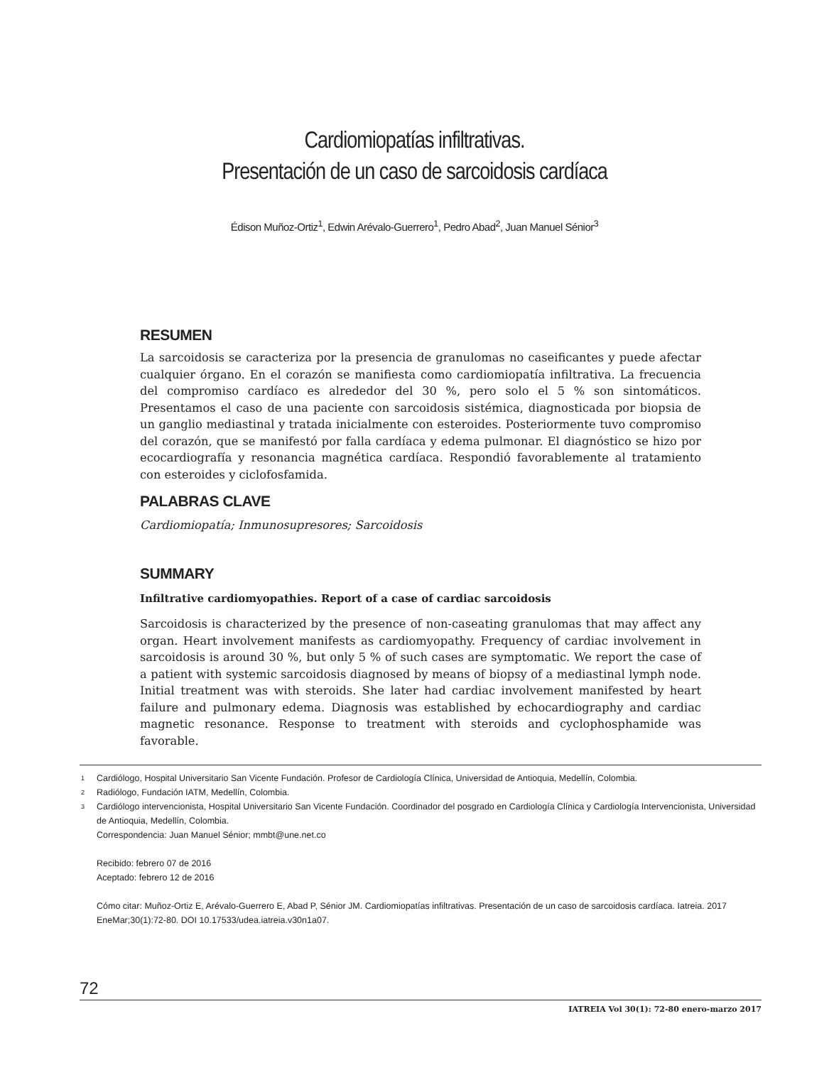Cardiomiopatías infiltrativas.
Presentación de un caso de sarcoidosis cardíaca
Édison Muñoz-Ortiz<sup>1</sup>, Edwin Arévalo-Guerrero<sup>1</sup>, Pedro Abad<sup>2</sup>, Juan Manuel Sénior<sup>3</sup>
RESUMEN
La sarcoidosis se caracteriza por la presencia de granulomas no caseificantes y puede afectar cualquier órgano. En el corazón se manifiesta como cardiomiopatía infiltrativa. La frecuencia del compromiso cardíaco es alrededor del 30 %, pero solo el 5 % son sintomáticos. Presentamos el caso de una paciente con sarcoidosis sistémica, diagnosticada por biopsia de un ganglio mediastinal y tratada inicialmente con esteroides. Posteriormente tuvo compromiso del corazón, que se manifestó por falla cardíaca y edema pulmonar. El diagnóstico se hizo por ecocardiografía y resonancia magnética cardíaca. Respondió favorablemente al tratamiento con esteroides y ciclofosfamida.
PALABRAS CLAVE
Cardiomiopatía; Inmunosupresores; Sarcoidosis
SUMMARY
Infiltrative cardiomyopathies. Report of a case of cardiac sarcoidosis
Sarcoidosis is characterized by the presence of non-caseating granulomas that may affect any organ. Heart involvement manifests as cardiomyopathy. Frequency of cardiac involvement in sarcoidosis is around 30 %, but only 5 % of such cases are symptomatic. We report the case of a patient with systemic sarcoidosis diagnosed by means of biopsy of a mediastinal lymph node. Initial treatment was with steroids. She later had cardiac involvement manifested by heart failure and pulmonary edema. Diagnosis was established by echocardiography and cardiac magnetic resonance. Response to treatment with steroids and cyclophosphamide was favorable.
1 Cardiólogo, Hospital Universitario San Vicente Fundación. Profesor de Cardiología Clínica, Universidad de Antioquia, Medellín, Colombia.
2 Radiólogo, Fundación IATM, Medellín, Colombia.
3 Cardiólogo intervencionista, Hospital Universitario San Vicente Fundación. Coordinador del posgrado en Cardiología Clínica y Cardiología Intervencionista, Universidad de Antioquia, Medellín, Colombia.
Correspondencia: Juan Manuel Sénior; mmbt@une.net.co
Recibido: febrero 07 de 2016
Aceptado: febrero 12 de 2016
Cómo citar: Muñoz-Ortiz E, Arévalo-Guerrero E, Abad P, Sénior JM. Cardiomiopatías infiltrativas. Presentación de un caso de sarcoidosis cardíaca. Iatreia. 2017 EneMar;30(1):72-80. DOI 10.17533/udea.iatreia.v30n1a07.
72
IATREIA Vol 30(1): 72-80 enero-marzo 2017